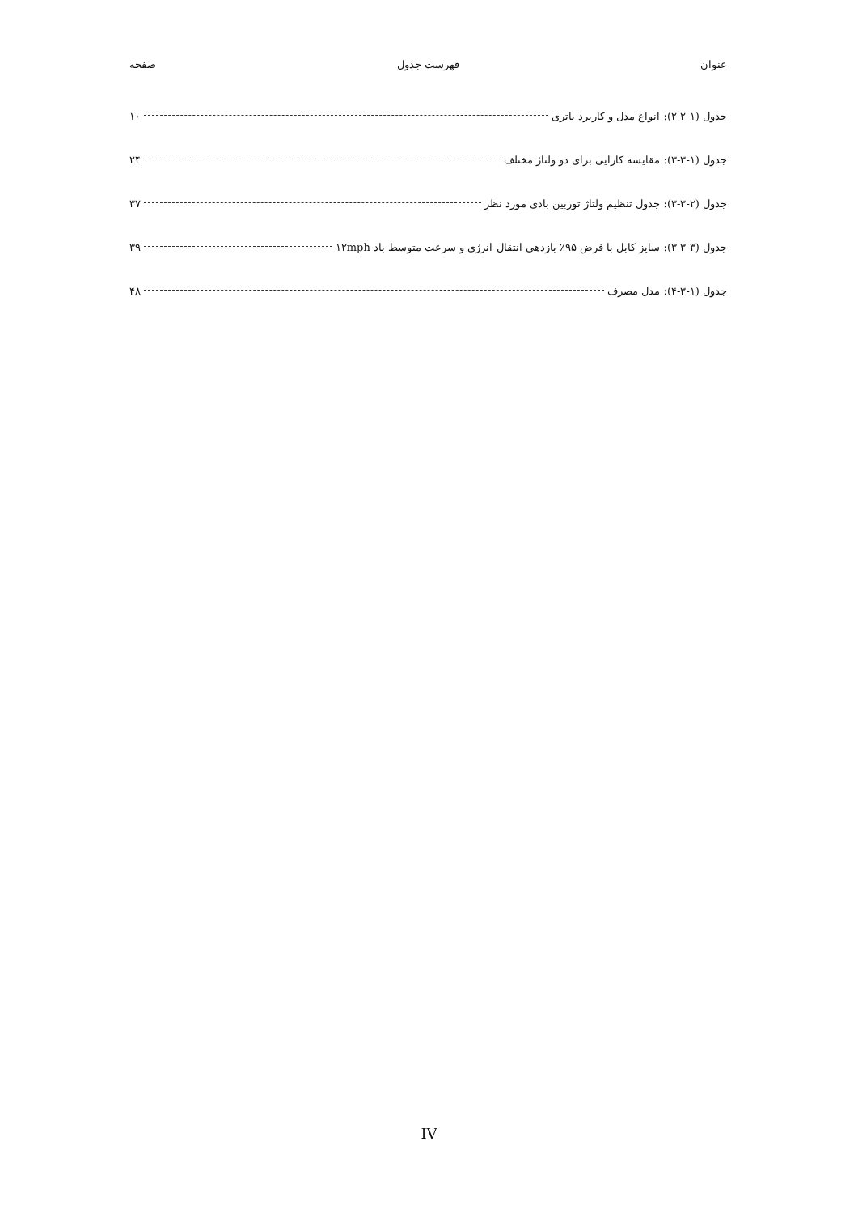عنوان فهرست جدول صفحه
جدول (۱-۲-۲): انواع مدل و کاربرد باتری ۱۰
جدول (۱-۳-۳): مقایسه کارایی برای دو ولتاژ مختلف ۲۴
جدول (۲-۳-۳): جدول تنظیم ولتاژ توربین بادی مورد نظر ۳۷
جدول (۳-۳-۳): سایز کابل با فرض ۹۵٪ بازدهی انتقال انرژی و سرعت متوسط باد ۱۲mph ۳۹
جدول (۱-۳-۴): مدل مصرف ۴۸
IV